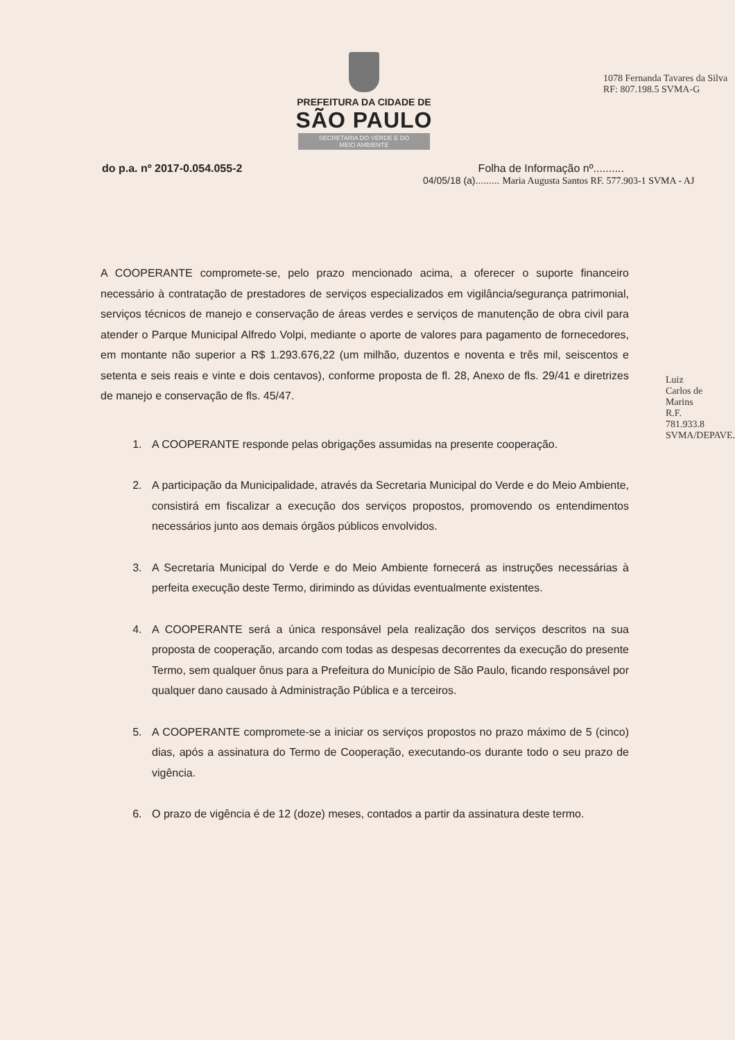PREFEITURA DA CIDADE DE
SÃO PAULO
SECRETARIA DO VERDE E DO MEIO AMBIENTE
do p.a. nº 2017-0.054.055-2 Folha de Informação nº..........
04/05/18 (a)......... Maria Augusta Santos RF. 577.903-1 SVMA - AJ
1078 Fernanda Tavares da Silva RF: 807.198.5 SVMA-G
A COOPERANTE compromete-se, pelo prazo mencionado acima, a oferecer o suporte financeiro necessário à contratação de prestadores de serviços especializados em vigilância/segurança patrimonial, serviços técnicos de manejo e conservação de áreas verdes e serviços de manutenção de obra civil para atender o Parque Municipal Alfredo Volpi, mediante o aporte de valores para pagamento de fornecedores, em montante não superior a R$ 1.293.676,22 (um milhão, duzentos e noventa e três mil, seiscentos e setenta e seis reais e vinte e dois centavos), conforme proposta de fl. 28, Anexo de fls. 29/41 e diretrizes de manejo e conservação de fls. 45/47.
1. A COOPERANTE responde pelas obrigações assumidas na presente cooperação.
2. A participação da Municipalidade, através da Secretaria Municipal do Verde e do Meio Ambiente, consistirá em fiscalizar a execução dos serviços propostos, promovendo os entendimentos necessários junto aos demais órgãos públicos envolvidos.
3. A Secretaria Municipal do Verde e do Meio Ambiente fornecerá as instruções necessárias à perfeita execução deste Termo, dirimindo as dúvidas eventualmente existentes.
4. A COOPERANTE será a única responsável pela realização dos serviços descritos na sua proposta de cooperação, arcando com todas as despesas decorrentes da execução do presente Termo, sem qualquer ônus para a Prefeitura do Município de São Paulo, ficando responsável por qualquer dano causado à Administração Pública e a terceiros.
5. A COOPERANTE compromete-se a iniciar os serviços propostos no prazo máximo de 5 (cinco) dias, após a assinatura do Termo de Cooperação, executando-os durante todo o seu prazo de vigência.
6. O prazo de vigência é de 12 (doze) meses, contados a partir da assinatura deste termo.
Luiz Carlos de Marins R.F. 781.933.8 SVMA/DEPAVE.6